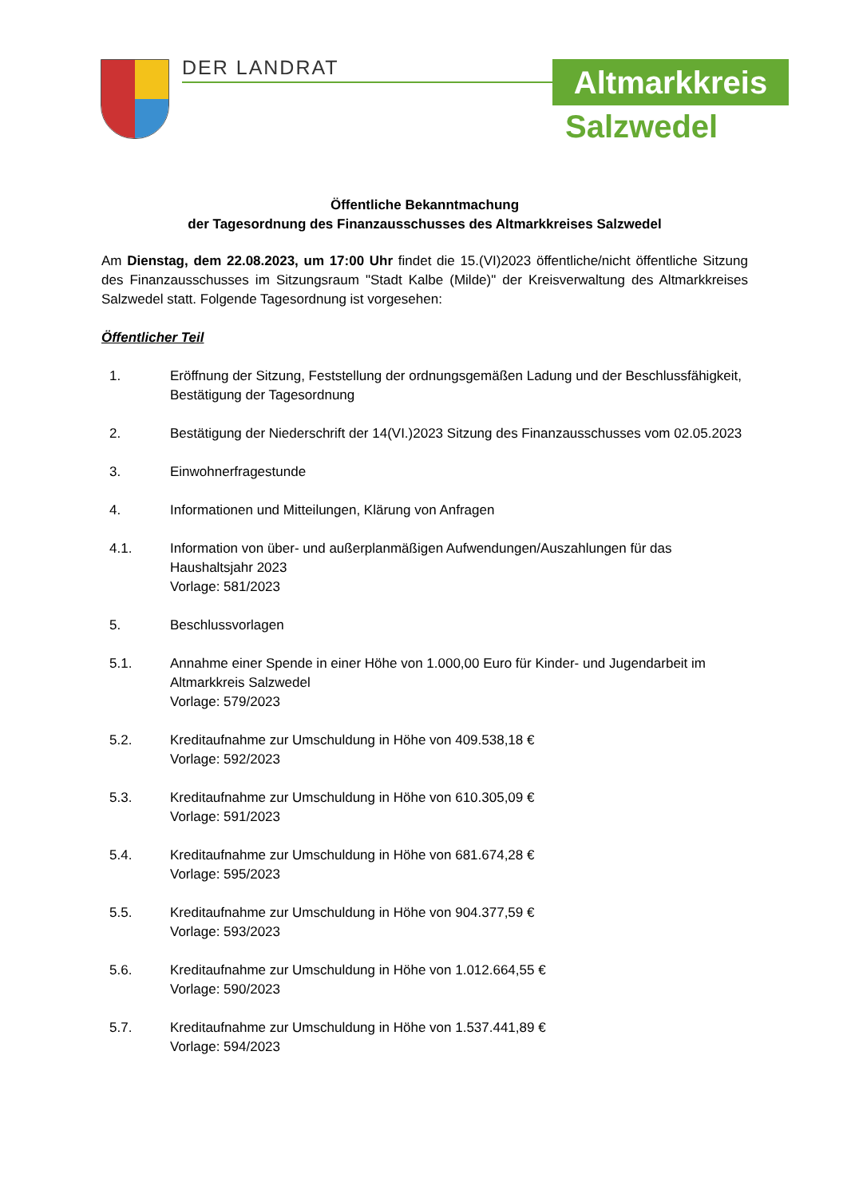DER LANDRAT Altmarkkreis
Salzwedel
Öffentliche Bekanntmachung
der Tagesordnung des Finanzausschusses des Altmarkkreises Salzwedel
Am Dienstag, dem 22.08.2023, um 17:00 Uhr findet die 15.(VI)2023 öffentliche/nicht öffentliche Sitzung des Finanzausschusses im Sitzungsraum "Stadt Kalbe (Milde)" der Kreisverwaltung des Altmarkkreises Salzwedel statt. Folgende Tagesordnung ist vorgesehen:
Öffentlicher Teil
1. Eröffnung der Sitzung, Feststellung der ordnungsgemäßen Ladung und der Beschlussfähigkeit, Bestätigung der Tagesordnung
2. Bestätigung der Niederschrift der 14(VI.)2023 Sitzung des Finanzausschusses vom 02.05.2023
3. Einwohnerfragestunde
4. Informationen und Mitteilungen, Klärung von Anfragen
4.1. Information von über- und außerplanmäßigen Aufwendungen/Auszahlungen für das Haushaltsjahr 2023
Vorlage: 581/2023
5. Beschlussvorlagen
5.1. Annahme einer Spende in einer Höhe von 1.000,00 Euro für Kinder- und Jugendarbeit im Altmarkkreis Salzwedel
Vorlage: 579/2023
5.2. Kreditaufnahme zur Umschuldung in Höhe von 409.538,18 €
Vorlage: 592/2023
5.3. Kreditaufnahme zur Umschuldung in Höhe von 610.305,09 €
Vorlage: 591/2023
5.4. Kreditaufnahme zur Umschuldung in Höhe von 681.674,28 €
Vorlage: 595/2023
5.5. Kreditaufnahme zur Umschuldung in Höhe von 904.377,59 €
Vorlage: 593/2023
5.6. Kreditaufnahme zur Umschuldung in Höhe von 1.012.664,55 €
Vorlage: 590/2023
5.7. Kreditaufnahme zur Umschuldung in Höhe von 1.537.441,89 €
Vorlage: 594/2023